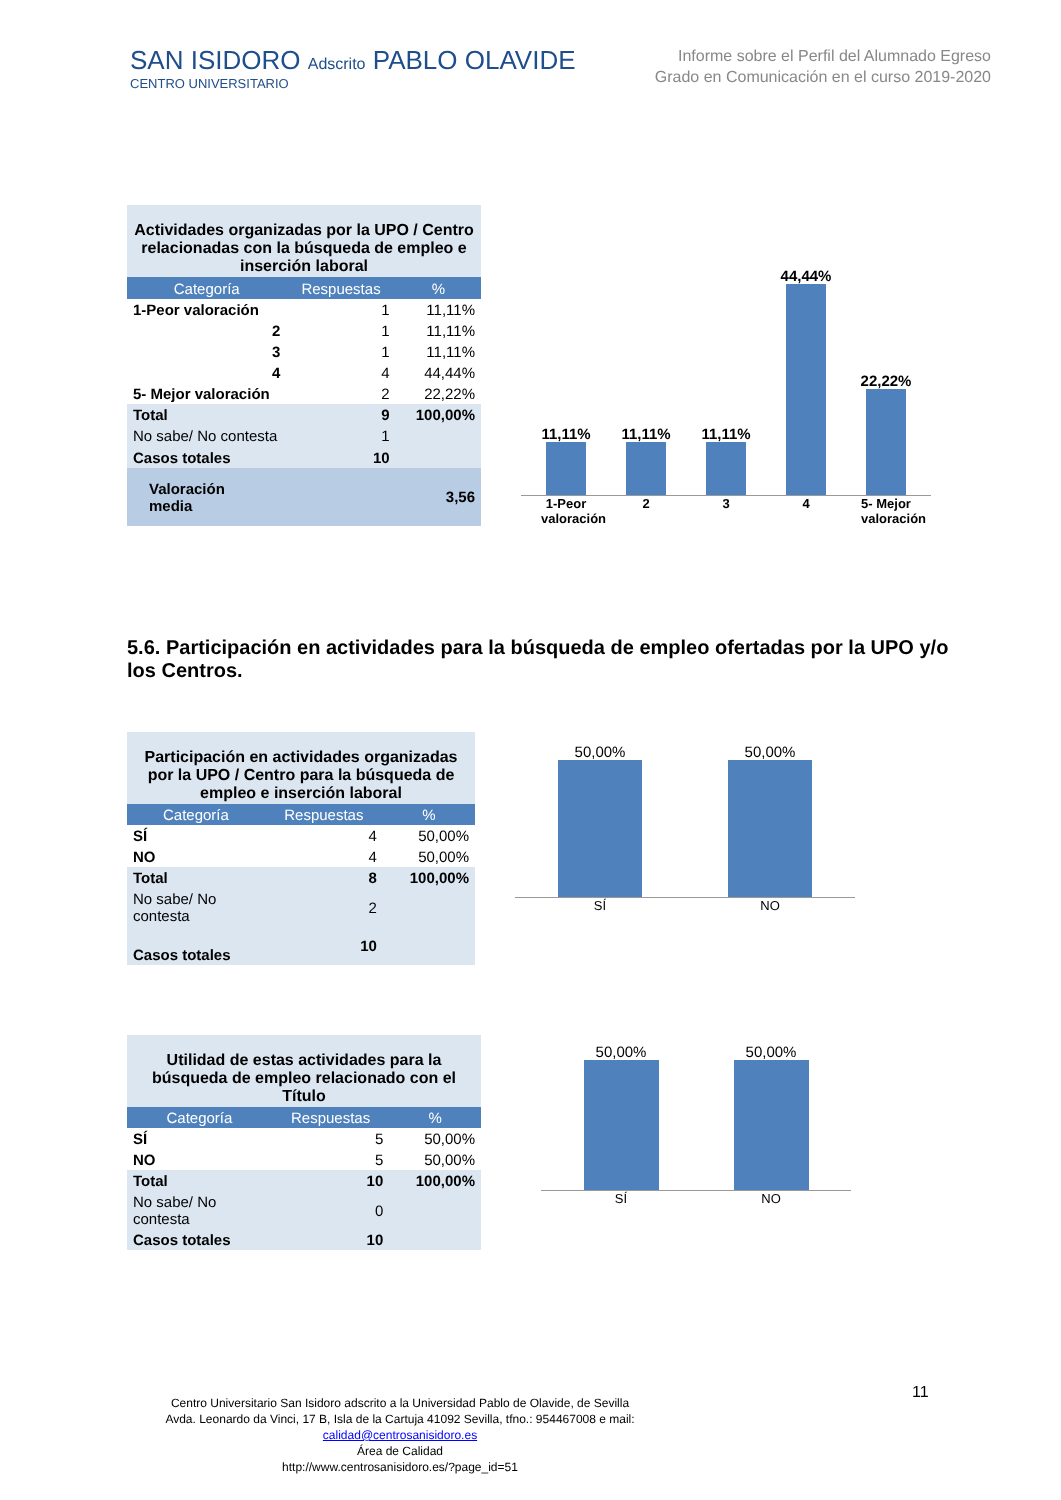SAN ISIDORO Adscrito PABLO OLAVIDE
CENTRO UNIVERSITARIO
Informe sobre el Perfil del Alumnado Egreso
Grado en Comunicación en el curso 2019-2020
| Actividades organizadas por la UPO / Centro relacionadas con la búsqueda de empleo e inserción laboral | | |
| --- | --- | --- |
| Categoría | Respuestas | % |
| 1-Peor valoración | 1 | 11,11% |
| 2 | 1 | 11,11% |
| 3 | 1 | 11,11% |
| 4 | 4 | 44,44% |
| 5- Mejor valoración | 2 | 22,22% |
| Total | 9 | 100,00% |
| No sabe/ No contesta | 1 | |
| Casos totales | 10 | |
| Valoración media | | 3,56 |
11,11%
11,11%
11,11%
44,44%
22,22%
1-Peor valoración 2 3 4 5- Mejor valoración
5.6. Participación en actividades para la búsqueda de empleo ofertadas por la UPO y/o los Centros.
| Participación en actividades organizadas por la UPO / Centro para la búsqueda de empleo e inserción laboral | | |
| --- | --- | --- |
| Categoría | Respuestas | % |
| SÍ | 4 | 50,00% |
| NO | 4 | 50,00% |
| Total | 8 | 100,00% |
| No sabe/ No contesta | 2 | |
| Casos totales | 10 | |
50,00%
50,00%
SÍ NO
| Utilidad de estas actividades para la búsqueda de empleo relacionado con el Título | | |
| --- | --- | --- |
| Categoría | Respuestas | % |
| SÍ | 5 | 50,00% |
| NO | 5 | 50,00% |
| Total | 10 | 100,00% |
| No sabe/ No contesta | 0 | |
| Casos totales | 10 | |
50,00%
50,00%
SÍ NO
11
Centro Universitario San Isidoro adscrito a la Universidad Pablo de Olavide, de Sevilla
Avda. Leonardo da Vinci, 17 B, Isla de la Cartuja 41092 Sevilla, tfno.: 954467008 e mail:
calidad@centrosanisidoro.es
Área de Calidad
http://www.centrosanisidoro.es/?page_id=51